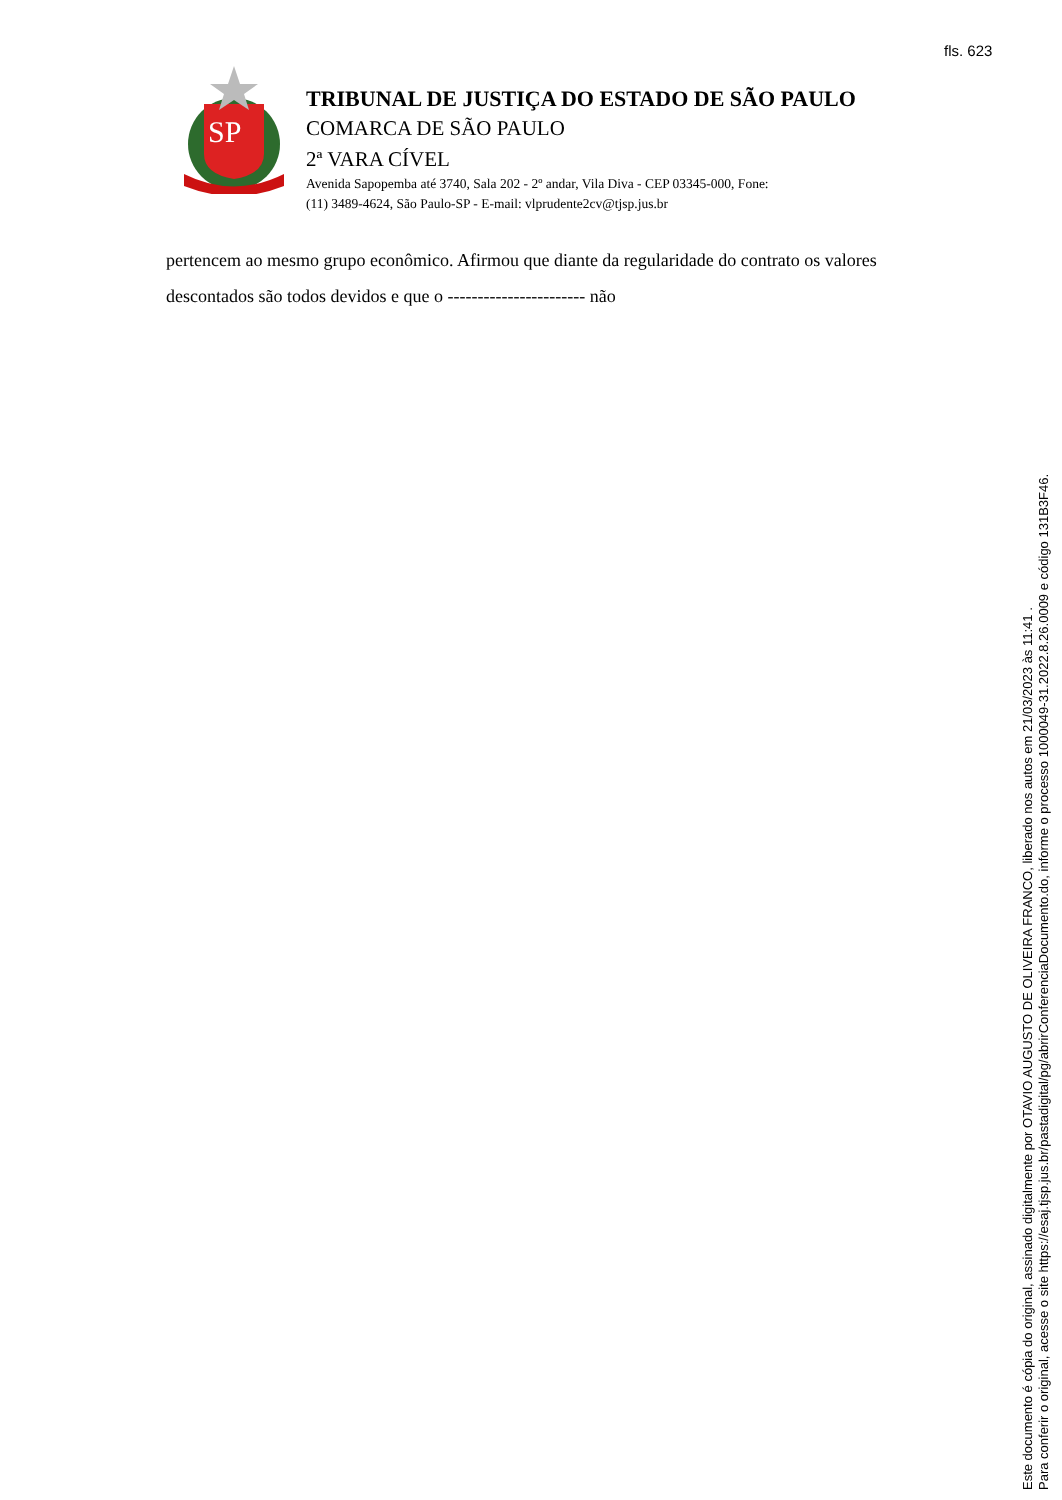fls. 623
SP
TRIBUNAL DE JUSTIÇA DO ESTADO DE SÃO PAULO
COMARCA DE SÃO PAULO
2ª VARA CÍVEL
Avenida Sapopemba até 3740, Sala 202 - 2º andar, Vila Diva - CEP 03345-000, Fone:
(11) 3489-4624, São Paulo-SP - E-mail: vlprudente2cv@tjsp.jus.br
pertencem ao mesmo grupo econômico. Afirmou que diante da regularidade do contrato os valores descontados são todos devidos e que o ----------------------- não
Este documento é cópia do original, assinado digitalmente por OTAVIO AUGUSTO DE OLIVEIRA FRANCO, liberado nos autos em 21/03/2023 às 11:41 .
Para conferir o original, acesse o site https://esaj.tjsp.jus.br/pastadigital/pg/abrirConferenciaDocumento.do, informe o processo 1000049-31.2022.8.26.0009 e código 131B3F46.